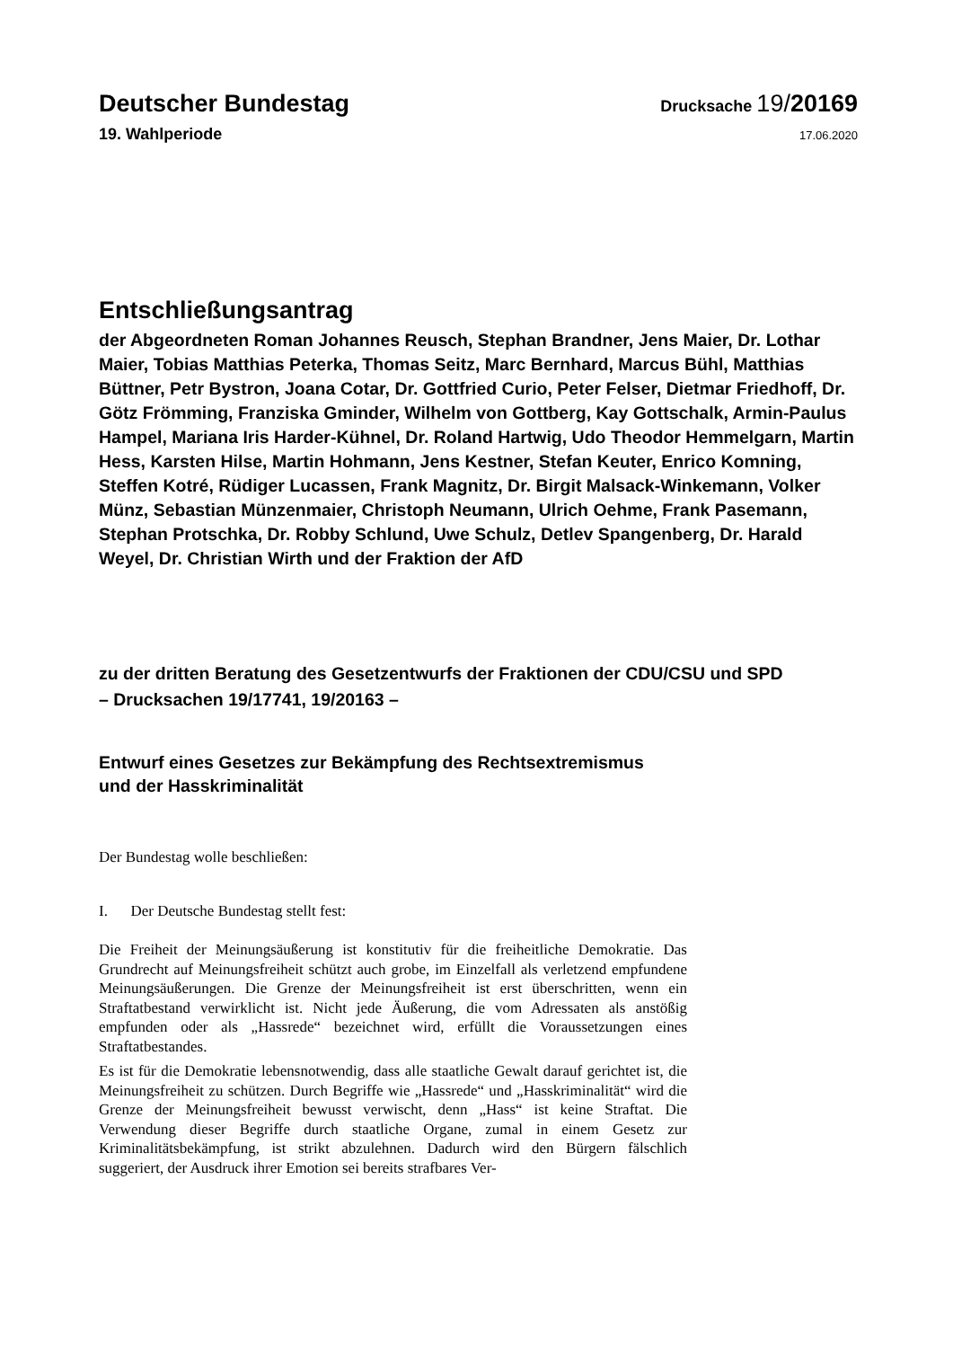Deutscher Bundestag
Drucksache 19/20169
19. Wahlperiode
17.06.2020
Entschließungsantrag
der Abgeordneten Roman Johannes Reusch, Stephan Brandner, Jens Maier, Dr. Lothar Maier, Tobias Matthias Peterka, Thomas Seitz, Marc Bernhard, Marcus Bühl, Matthias Büttner, Petr Bystron, Joana Cotar, Dr. Gottfried Curio, Peter Felser, Dietmar Friedhoff, Dr. Götz Frömming, Franziska Gminder, Wilhelm von Gottberg, Kay Gottschalk, Armin-Paulus Hampel, Mariana Iris Harder-Kühnel, Dr. Roland Hartwig, Udo Theodor Hemmelgarn, Martin Hess, Karsten Hilse, Martin Hohmann, Jens Kestner, Stefan Keuter, Enrico Komning, Steffen Kotré, Rüdiger Lucassen, Frank Magnitz, Dr. Birgit Malsack-Winkemann, Volker Münz, Sebastian Münzenmaier, Christoph Neumann, Ulrich Oehme, Frank Pasemann, Stephan Protschka, Dr. Robby Schlund, Uwe Schulz, Detlev Spangenberg, Dr. Harald Weyel, Dr. Christian Wirth und der Fraktion der AfD
zu der dritten Beratung des Gesetzentwurfs der Fraktionen der CDU/CSU und SPD
– Drucksachen 19/17741, 19/20163 –
Entwurf eines Gesetzes zur Bekämpfung des Rechtsextremismus
und der Hasskriminalität
Der Bundestag wolle beschließen:
I. Der Deutsche Bundestag stellt fest:
Die Freiheit der Meinungsäußerung ist konstitutiv für die freiheitliche Demokratie. Das Grundrecht auf Meinungsfreiheit schützt auch grobe, im Einzelfall als verletzend empfundene Meinungsäußerungen. Die Grenze der Meinungsfreiheit ist erst überschritten, wenn ein Straftatbestand verwirklicht ist. Nicht jede Äußerung, die vom Adressaten als anstößig empfunden oder als „Hassrede“ bezeichnet wird, erfüllt die Voraussetzungen eines Straftatbestandes.
Es ist für die Demokratie lebensnotwendig, dass alle staatliche Gewalt darauf gerichtet ist, die Meinungsfreiheit zu schützen. Durch Begriffe wie „Hassrede“ und „Hasskriminalität“ wird die Grenze der Meinungsfreiheit bewusst verwischt, denn „Hass“ ist keine Straftat. Die Verwendung dieser Begriffe durch staatliche Organe, zumal in einem Gesetz zur Kriminalitätsbekämpfung, ist strikt abzulehnen. Dadurch wird den Bürgern fälschlich suggeriert, der Ausdruck ihrer Emotion sei bereits strafbares Ver-